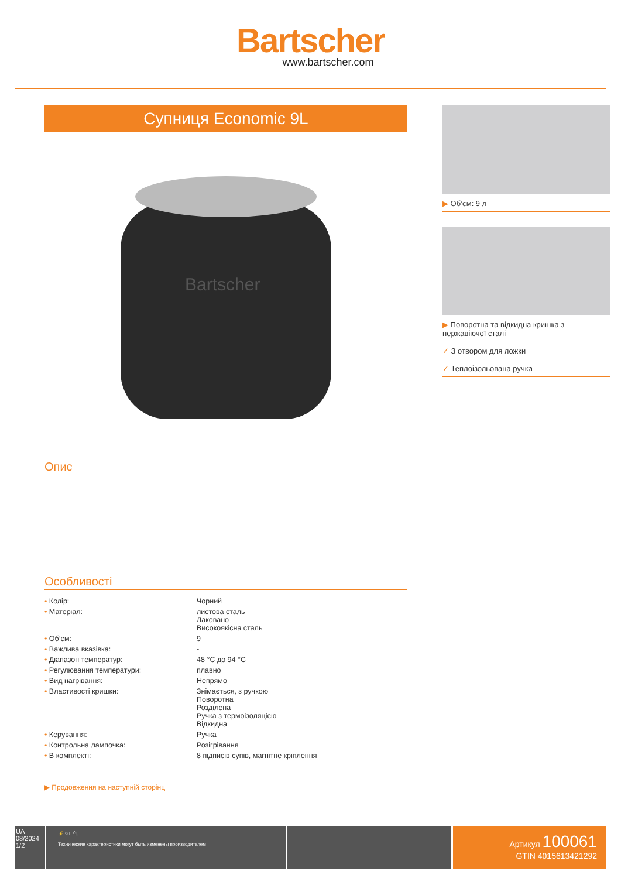Bartscher
www.bartscher.com
Супниця Economic 9L
Bartscher
Опис
Особливості
| • Колір: | Чорний |
| • Матеріал: | листова сталь Лаковано Високоякісна сталь |
| • Об’єм: | 9 |
| • Важлива вказівка: | - |
| • Діапазон температур: | 48 °C до 94 °C |
| • Регулювання температури: | плавно |
| • Вид нагрівання: | Непрямо |
| • Властивості кришки: | Знімається, з ручкою Поворотна Розділена Ручка з термоізоляцією Відкидна |
| • Керування: | Ручка |
| • Контрольна лампочка: | Розігрівання |
| • В комплекті: | 8 підписів супів, магнітне кріплення |
▶ Продовження на наступній сторінц
▶ Об’єм: 9 л
▶ Поворотна та відкидна кришка з нержавіючої сталі
✓ З отвором для ложки
✓ Теплоізольована ручка
UA
08/2024
1/2
⚡ 9 L 🔌
Технические характеристики могут быть изменены производителем
Артикул 100061
GTIN 4015613421292